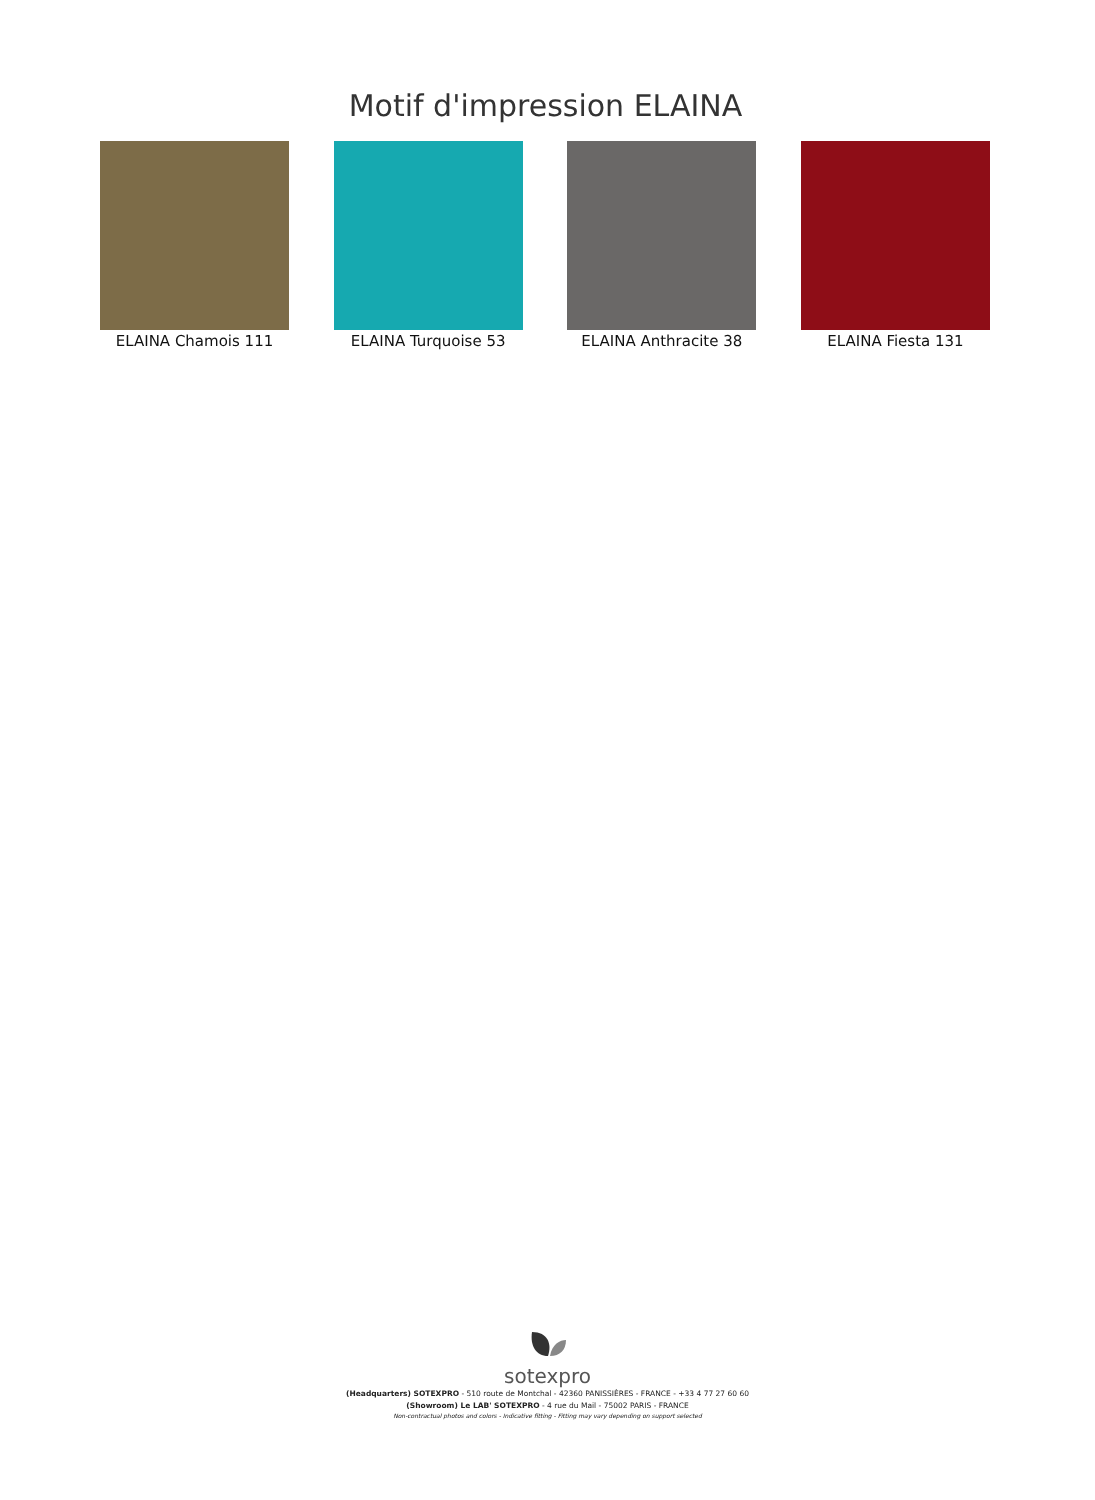Motif d'impression ELAINA
ELAINA Chamois 111 ELAINA Turquoise 53 ELAINA Anthracite 38
ELAINA Fiesta 131
sotexpro
(Headquarters) SOTEXPRO - 510 route de Montchal - 42360 PANISSIÈRES - FRANCE - +33 4 77 27 60 60
(Showroom) Le LAB' SOTEXPRO - 4 rue du Mail - 75002 PARIS - FRANCE
Non-contractual photos and colors - Indicative fitting - Fitting may vary depending on support selected